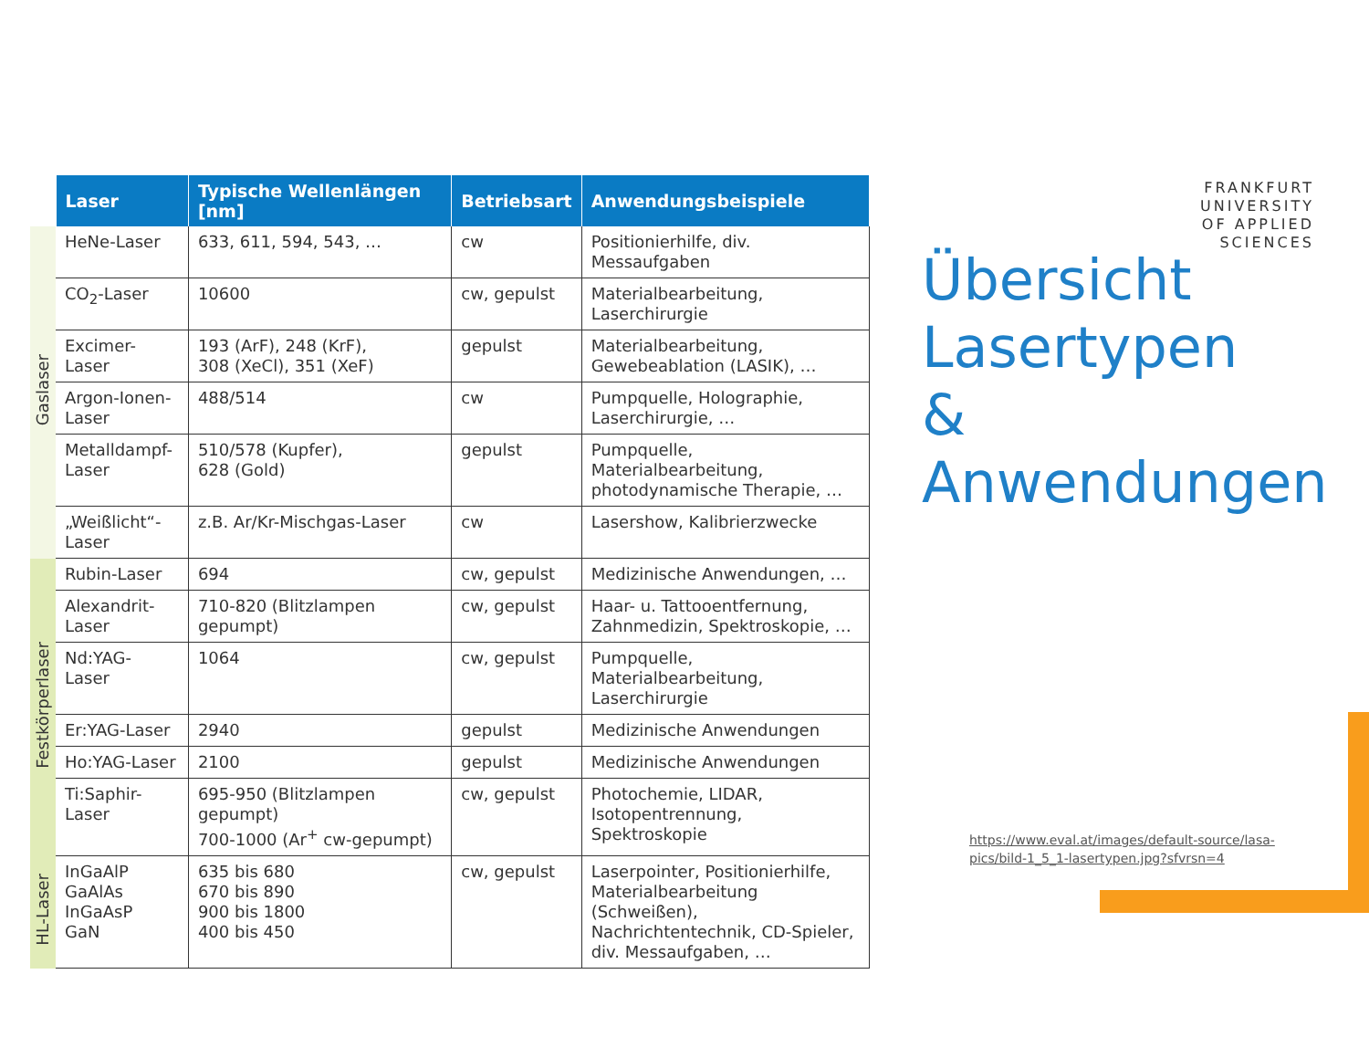| | Laser | Typische Wellenlängen [nm] | Betriebsart | Anwendungsbeispiele |
| --- | --- | --- | --- | --- |
| Gaslaser | HeNe-Laser | 633, 611, 594, 543, … | cw | Positionierhilfe, div. Messaufgaben |
| | CO<sub>2</sub>-Laser | 10600 | cw, gepulst | Materialbearbeitung, Laserchirurgie |
| | Excimer-Laser | 193 (ArF), 248 (KrF), 308 (XeCl), 351 (XeF) | gepulst | Materialbearbeitung, Gewebeablation (LASIK), … |
| | Argon-Ionen- Laser | 488/514 | cw | Pumpquelle, Holographie, Laserchirurgie, … |
| | Metalldampf- Laser | 510/578 (Kupfer), 628 (Gold) | gepulst | Pumpquelle, Materialbearbeitung, photodynamische Therapie, … |
| | „Weißlicht“- Laser | z.B. Ar/Kr-Mischgas-Laser | cw | Lasershow, Kalibrierzwecke |
| Festkörperlaser | Rubin-Laser | 694 | cw, gepulst | Medizinische Anwendungen, … |
| | Alexandrit- Laser | 710-820 (Blitzlampen gepumpt) | cw, gepulst | Haar- u. Tattooentfernung, Zahnmedizin, Spektroskopie, … |
| | Nd:YAG- Laser | 1064 | cw, gepulst | Pumpquelle, Materialbearbeitung, Laserchirurgie |
| | Er:YAG-Laser | 2940 | gepulst | Medizinische Anwendungen |
| | Ho:YAG-Laser | 2100 | gepulst | Medizinische Anwendungen |
| | Ti:Saphir- Laser | 695-950 (Blitzlampen gepumpt) 700-1000 (Ar<sup>+</sup> cw-gepumpt) | cw, gepulst | Photochemie, LIDAR, Isotopentrennung, Spektroskopie |
| HL-Laser | InGaAlP GaAlAs InGaAsP GaN | 635 bis 680 670 bis 890 900 bis 1800 400 bis 450 | cw, gepulst | Laserpointer, Positionierhilfe, Materialbearbeitung (Schweißen), Nachrichtentechnik, CD-Spieler, div. Messaufgaben, … |
FRANKFURT
UNIVERSITY
OF APPLIED SCIENCES
Übersicht
Lasertypen
&
Anwendungen
https://www.eval.at/images/default-source/lasa-pics/bild-1_5_1-lasertypen.jpg?sfvrsn=4